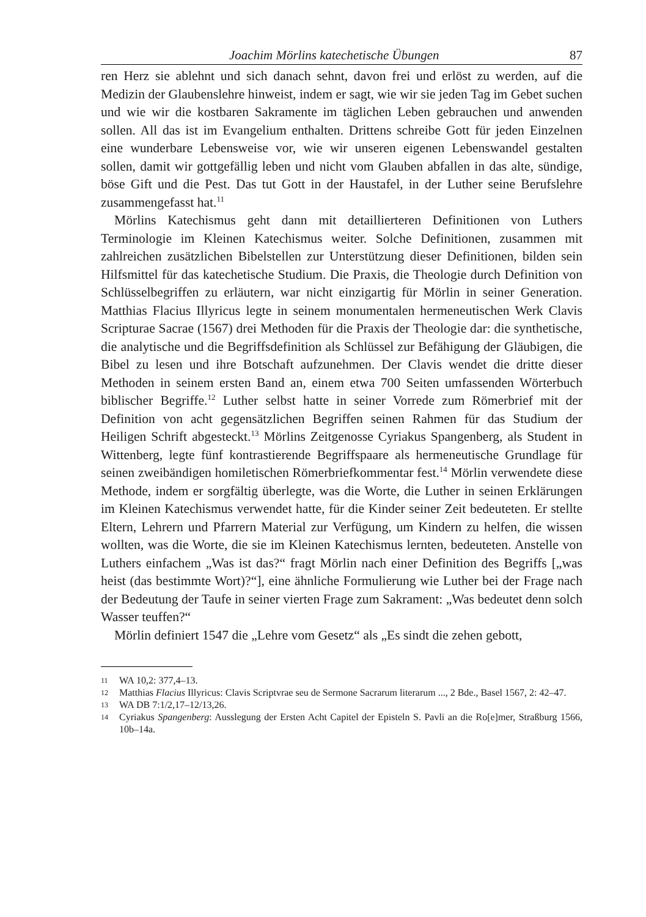Joachim Mörlins katechetische Übungen 87
ren Herz sie ablehnt und sich danach sehnt, davon frei und erlöst zu werden, auf die Medizin der Glaubenslehre hinweist, indem er sagt, wie wir sie jeden Tag im Gebet suchen und wie wir die kostbaren Sakramente im täglichen Leben gebrauchen und anwenden sollen. All das ist im Evangelium enthalten. Drittens schreibe Gott für jeden Einzelnen eine wunderbare Lebensweise vor, wie wir unseren eigenen Lebenswandel gestalten sollen, damit wir gottgefällig leben und nicht vom Glauben abfallen in das alte, sündige, böse Gift und die Pest. Das tut Gott in der Haustafel, in der Luther seine Berufslehre zusammengefasst hat.<sup>11</sup>
Mörlins Katechismus geht dann mit detaillierteren Definitionen von Luthers Terminologie im Kleinen Katechismus weiter. Solche Definitionen, zusammen mit zahlreichen zusätzlichen Bibelstellen zur Unterstützung dieser Definitionen, bilden sein Hilfsmittel für das katechetische Studium. Die Praxis, die Theologie durch Definition von Schlüsselbegriffen zu erläutern, war nicht einzigartig für Mörlin in seiner Generation. Matthias Flacius Illyricus legte in seinem monumentalen hermeneutischen Werk Clavis Scripturae Sacrae (1567) drei Methoden für die Praxis der Theologie dar: die synthetische, die analytische und die Begriffsdefinition als Schlüssel zur Befähigung der Gläubigen, die Bibel zu lesen und ihre Botschaft aufzunehmen. Der Clavis wendet die dritte dieser Methoden in seinem ersten Band an, einem etwa 700 Seiten umfassenden Wörterbuch biblischer Begriffe.<sup>12</sup> Luther selbst hatte in seiner Vorrede zum Römerbrief mit der Definition von acht gegensätzlichen Begriffen seinen Rahmen für das Studium der Heiligen Schrift abgesteckt.<sup>13</sup> Mörlins Zeitgenosse Cyriakus Spangenberg, als Student in Wittenberg, legte fünf kontrastierende Begriffspaare als hermeneutische Grundlage für seinen zweibändigen homiletischen Römerbriefkommentar fest.<sup>14</sup> Mörlin verwendete diese Methode, indem er sorgfältig überlegte, was die Worte, die Luther in seinen Erklärungen im Kleinen Katechismus verwendet hatte, für die Kinder seiner Zeit bedeuteten. Er stellte Eltern, Lehrern und Pfarrern Material zur Verfügung, um Kindern zu helfen, die wissen wollten, was die Worte, die sie im Kleinen Katechismus lernten, bedeuteten. Anstelle von Luthers einfachem „Was ist das?“ fragt Mörlin nach einer Definition des Begriffs [„was heist (das bestimmte Wort)?“], eine ähnliche Formulierung wie Luther bei der Frage nach der Bedeutung der Taufe in seiner vierten Frage zum Sakrament: „Was bedeutet denn solch Wasser teuffen?“
Mörlin definiert 1547 die „Lehre vom Gesetz“ als „Es sindt die zehen gebott,
11 WA 10,2: 377,4–13.
12 Matthias Flacius Illyricus: Clavis Scriptvrae seu de Sermone Sacrarum literarum ..., 2 Bde., Basel 1567, 2: 42–47.
13 WA DB 7:1/2,17–12/13,26.
14 Cyriakus Spangenberg: Ausslegung der Ersten Acht Capitel der Episteln S. Pavli an die Ro[e]mer, Straßburg 1566, 10b–14a.